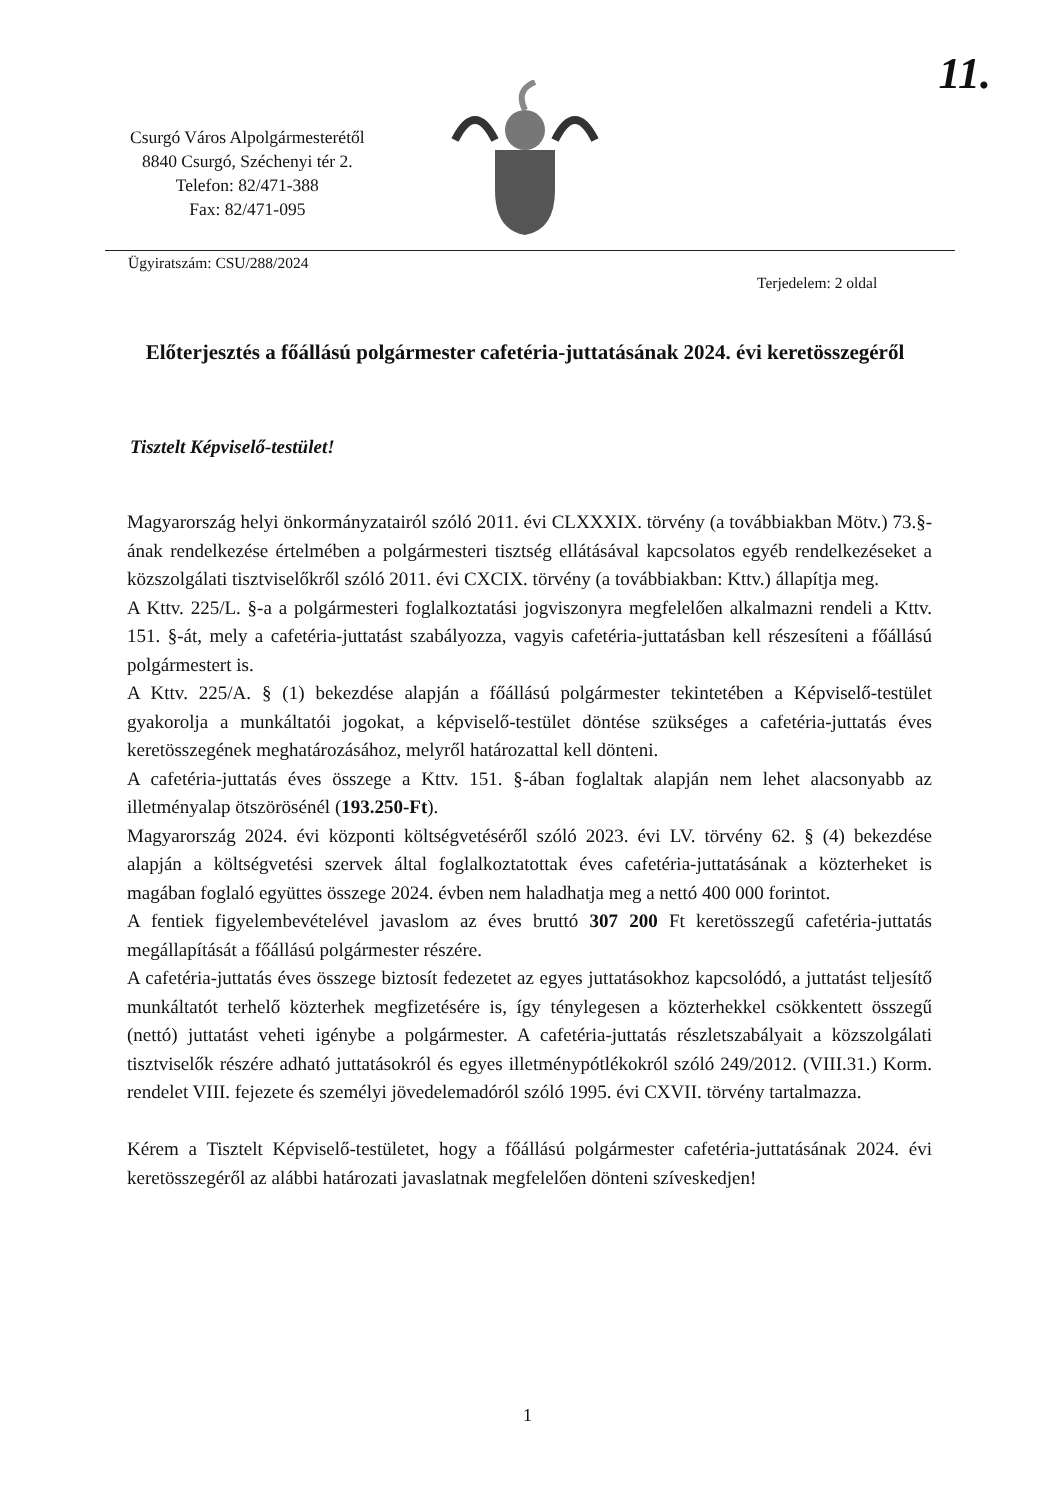11.
Csurgó Város Alpolgármesterétől
8840 Csurgó, Széchenyi tér 2.
Telefon: 82/471-388
Fax: 82/471-095
Ügyiratszám: CSU/288/2024
Terjedelem: 2 oldal
Előterjesztés a főállású polgármester cafetéria-juttatásának 2024. évi keretösszegéről
Tisztelt Képviselő-testület!
Magyarország helyi önkormányzatairól szóló 2011. évi CLXXXIX. törvény (a továbbiakban Mötv.) 73.§-ának rendelkezése értelmében a polgármesteri tisztség ellátásával kapcsolatos egyéb rendelkezéseket a közszolgálati tisztviselőkről szóló 2011. évi CXCIX. törvény (a továbbiakban: Kttv.) állapítja meg.
A Kttv. 225/L. §-a a polgármesteri foglalkoztatási jogviszonyra megfelelően alkalmazni rendeli a Kttv. 151. §-át, mely a cafetéria-juttatást szabályozza, vagyis cafetéria-juttatásban kell részesíteni a főállású polgármestert is.
A Kttv. 225/A. § (1) bekezdése alapján a főállású polgármester tekintetében a Képviselő-testület gyakorolja a munkáltatói jogokat, a képviselő-testület döntése szükséges a cafetéria-juttatás éves keretösszegének meghatározásához, melyről határozattal kell dönteni.
A cafetéria-juttatás éves összege a Kttv. 151. §-ában foglaltak alapján nem lehet alacsonyabb az illetményalap ötszörösénél (193.250-Ft).
Magyarország 2024. évi központi költségvetéséről szóló 2023. évi LV. törvény 62. § (4) bekezdése alapján a költségvetési szervek által foglalkoztatottak éves cafetéria-juttatásának a közterheket is magában foglaló együttes összege 2024. évben nem haladhatja meg a nettó 400 000 forintot.
A fentiek figyelembevételével javaslom az éves bruttó 307 200 Ft keretösszegű cafetéria-juttatás megállapítását a főállású polgármester részére.
A cafetéria-juttatás éves összege biztosít fedezetet az egyes juttatásokhoz kapcsolódó, a juttatást teljesítő munkáltatót terhelő közterhek megfizetésére is, így ténylegesen a közterhekkel csökkentett összegű (nettó) juttatást veheti igénybe a polgármester. A cafetéria-juttatás részletszabályait a közszolgálati tisztviselők részére adható juttatásokról és egyes illetménypótlékokról szóló 249/2012. (VIII.31.) Korm. rendelet VIII. fejezete és személyi jövedelemadóról szóló 1995. évi CXVII. törvény tartalmazza.
Kérem a Tisztelt Képviselő-testületet, hogy a főállású polgármester cafetéria-juttatásának 2024. évi keretösszegéről az alábbi határozati javaslatnak megfelelően dönteni szíveskedjen!
1